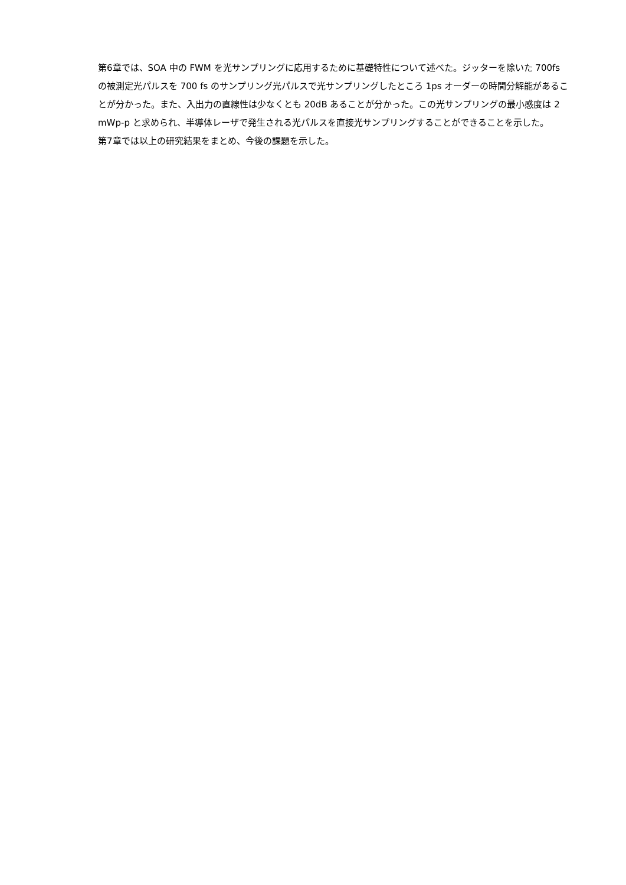第6章では、SOA 中の FWM を光サンプリングに応用するために基礎特性について述べた。ジッターを除いた 700fs の被測定光パルスを 700 fs のサンプリング光パルスで光サンプリングしたところ 1ps オーダーの時間分解能があることが分かった。また、入出力の直線性は少なくとも 20dB あることが分かった。この光サンプリングの最小感度は 2　mWp-p と求められ、半導体レーザで発生される光パルスを直接光サンプリングすることができることを示した。
第7章では以上の研究結果をまとめ、今後の課題を示した。